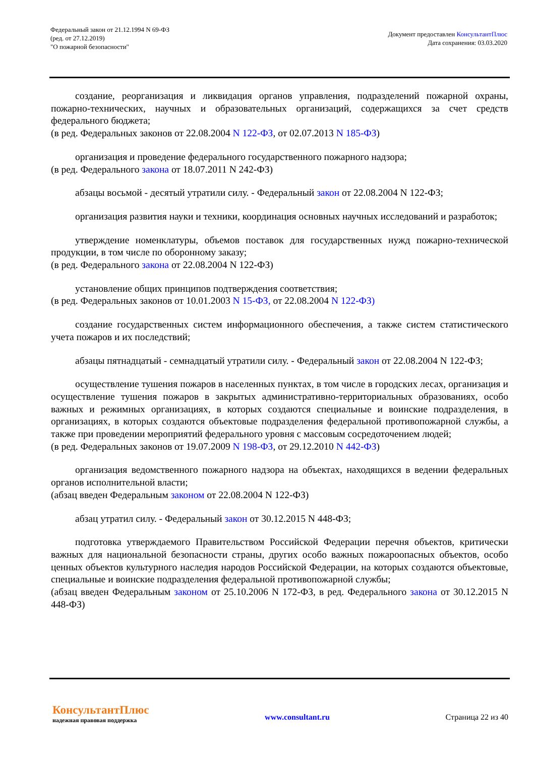Федеральный закон от 21.12.1994 N 69-ФЗ
(ред. от 27.12.2019)
"О пожарной безопасности"
Документ предоставлен КонсультантПлюс
Дата сохранения: 03.03.2020
создание, реорганизация и ликвидация органов управления, подразделений пожарной охраны, пожарно-технических, научных и образовательных организаций, содержащихся за счет средств федерального бюджета;
(в ред. Федеральных законов от 22.08.2004 N 122-ФЗ, от 02.07.2013 N 185-ФЗ)
организация и проведение федерального государственного пожарного надзора;
(в ред. Федерального закона от 18.07.2011 N 242-ФЗ)
абзацы восьмой - десятый утратили силу. - Федеральный закон от 22.08.2004 N 122-ФЗ;
организация развития науки и техники, координация основных научных исследований и разработок;
утверждение номенклатуры, объемов поставок для государственных нужд пожарно-технической продукции, в том числе по оборонному заказу;
(в ред. Федерального закона от 22.08.2004 N 122-ФЗ)
установление общих принципов подтверждения соответствия;
(в ред. Федеральных законов от 10.01.2003 N 15-ФЗ, от 22.08.2004 N 122-ФЗ)
создание государственных систем информационного обеспечения, а также систем статистического учета пожаров и их последствий;
абзацы пятнадцатый - семнадцатый утратили силу. - Федеральный закон от 22.08.2004 N 122-ФЗ;
осуществление тушения пожаров в населенных пунктах, в том числе в городских лесах, организация и осуществление тушения пожаров в закрытых административно-территориальных образованиях, особо важных и режимных организациях, в которых создаются специальные и воинские подразделения, в организациях, в которых создаются объектовые подразделения федеральной противопожарной службы, а также при проведении мероприятий федерального уровня с массовым сосредоточением людей;
(в ред. Федеральных законов от 19.07.2009 N 198-ФЗ, от 29.12.2010 N 442-ФЗ)
организация ведомственного пожарного надзора на объектах, находящихся в ведении федеральных органов исполнительной власти;
(абзац введен Федеральным законом от 22.08.2004 N 122-ФЗ)
абзац утратил силу. - Федеральный закон от 30.12.2015 N 448-ФЗ;
подготовка утверждаемого Правительством Российской Федерации перечня объектов, критически важных для национальной безопасности страны, других особо важных пожароопасных объектов, особо ценных объектов культурного наследия народов Российской Федерации, на которых создаются объектовые, специальные и воинские подразделения федеральной противопожарной службы;
(абзац введен Федеральным законом от 25.10.2006 N 172-ФЗ, в ред. Федерального закона от 30.12.2015 N 448-ФЗ)
КонсультантПлюс
надежная правовая поддержка
www.consultant.ru Страница 22 из 40